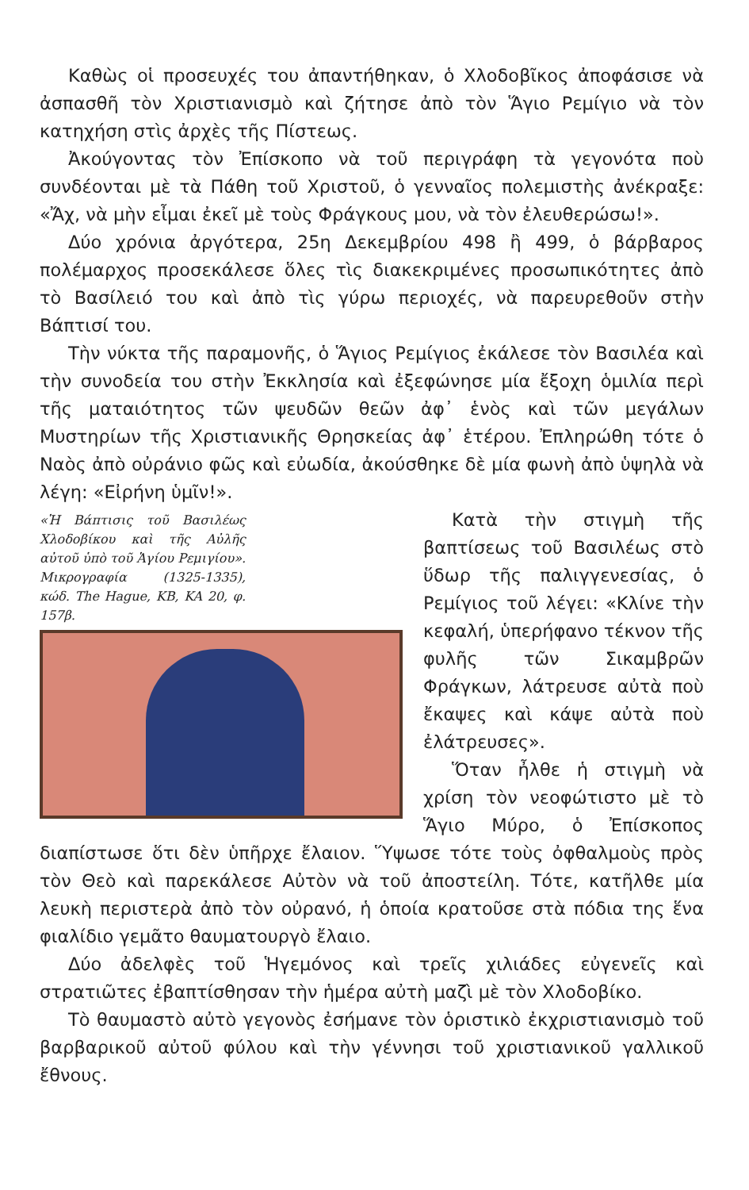Καθὼς οἱ προσευχές του ἀπαντήθηκαν, ὁ Χλοδοβῖκος ἀποφάσισε νὰ ἀσπασθῆ τὸν Χριστιανισμὸ καὶ ζήτησε ἀπὸ τὸν Ἅγιο Ρεμίγιο νὰ τὸν κατηχήση στὶς ἀρχὲς τῆς Πίστεως.
Ἀκούγοντας τὸν Ἐπίσκοπο νὰ τοῦ περιγράφη τὰ γεγονότα ποὺ συνδέονται μὲ τὰ Πάθη τοῦ Χριστοῦ, ὁ γενναῖος πολεμιστὴς ἀνέκραξε: «Ἄχ, νὰ μὴν εἶμαι ἐκεῖ μὲ τοὺς Φράγκους μου, νὰ τὸν ἐλευθερώσω!».
Δύο χρόνια ἀργότερα, 25η Δεκεμβρίου 498 ἢ 499, ὁ βάρβαρος πολέμαρχος προσεκάλεσε ὅλες τὶς διακεκριμένες προσωπικότητες ἀπὸ τὸ Βασίλειό του καὶ ἀπὸ τὶς γύρω περιοχές, νὰ παρευρεθοῦν στὴν Βάπτισί του.
Τὴν νύκτα τῆς παραμονῆς, ὁ Ἅγιος Ρεμίγιος ἐκάλεσε τὸν Βασιλέα καὶ τὴν συνοδεία του στὴν Ἐκκλησία καὶ ἐξεφώνησε μία ἔξοχη ὁμιλία περὶ τῆς ματαιότητος τῶν ψευδῶν θεῶν ἀφ᾽ ἑνὸς καὶ τῶν μεγάλων Μυστηρίων τῆς Χριστιανικῆς Θρησκείας ἀφ᾽ ἑτέρου. Ἐπληρώθη τότε ὁ Ναὸς ἀπὸ οὐράνιο φῶς καὶ εὐωδία, ἀκούσθηκε δὲ μία φωνὴ ἀπὸ ὑψηλὰ νὰ λέγη: «Εἰρήνη ὑμῖν!».
«Ἡ Βάπτισις τοῦ Βασιλέως Χλοδοβίκου καὶ τῆς Αὐλῆς αὐτοῦ ὑπὸ τοῦ Ἁγίου Ρεμιγίου». Μικρογραφία (1325-1335), κώδ. The Hague, KB, KA 20, φ. 157β.
Κατὰ τὴν στιγμὴ τῆς βαπτίσεως τοῦ Βασιλέως στὸ ὕδωρ τῆς παλιγγενεσίας, ὁ Ρεμίγιος τοῦ λέγει: «Κλίνε τὴν κεφαλή, ὑπερήφανο τέκνον τῆς φυλῆς τῶν Σικαμβρῶν Φράγκων, λάτρευσε αὐτὰ ποὺ ἔκαψες καὶ κάψε αὐτὰ ποὺ ἐλάτρευσες».
Ὅταν ἦλθε ἡ στιγμὴ νὰ χρίση τὸν νεοφώτιστο μὲ τὸ Ἅγιο Μύρο, ὁ Ἐπίσκοπος διαπίστωσε ὅτι δὲν ὑπῆρχε ἔλαιον. Ὕψωσε τότε τοὺς ὀφθαλμοὺς πρὸς τὸν Θεὸ καὶ παρεκάλεσε Αὐτὸν νὰ τοῦ ἀποστείλη. Τότε, κατῆλθε μία λευκὴ περιστερὰ ἀπὸ τὸν οὐρανό, ἡ ὁποία κρατοῦσε στὰ πόδια της ἕνα φιαλίδιο γεμᾶτο θαυματουργὸ ἔλαιο.
Δύο ἀδελφὲς τοῦ Ἡγεμόνος καὶ τρεῖς χιλιάδες εὐγενεῖς καὶ στρατιῶτες ἐβαπτίσθησαν τὴν ἡμέρα αὐτὴ μαζὶ μὲ τὸν Χλοδοβίκο.
Τὸ θαυμαστὸ αὐτὸ γεγονὸς ἐσήμανε τὸν ὁριστικὸ ἐκχριστιανισμὸ τοῦ βαρβαρικοῦ αὐτοῦ φύλου καὶ τὴν γέννησι τοῦ χριστιανικοῦ γαλλικοῦ ἔθνους.